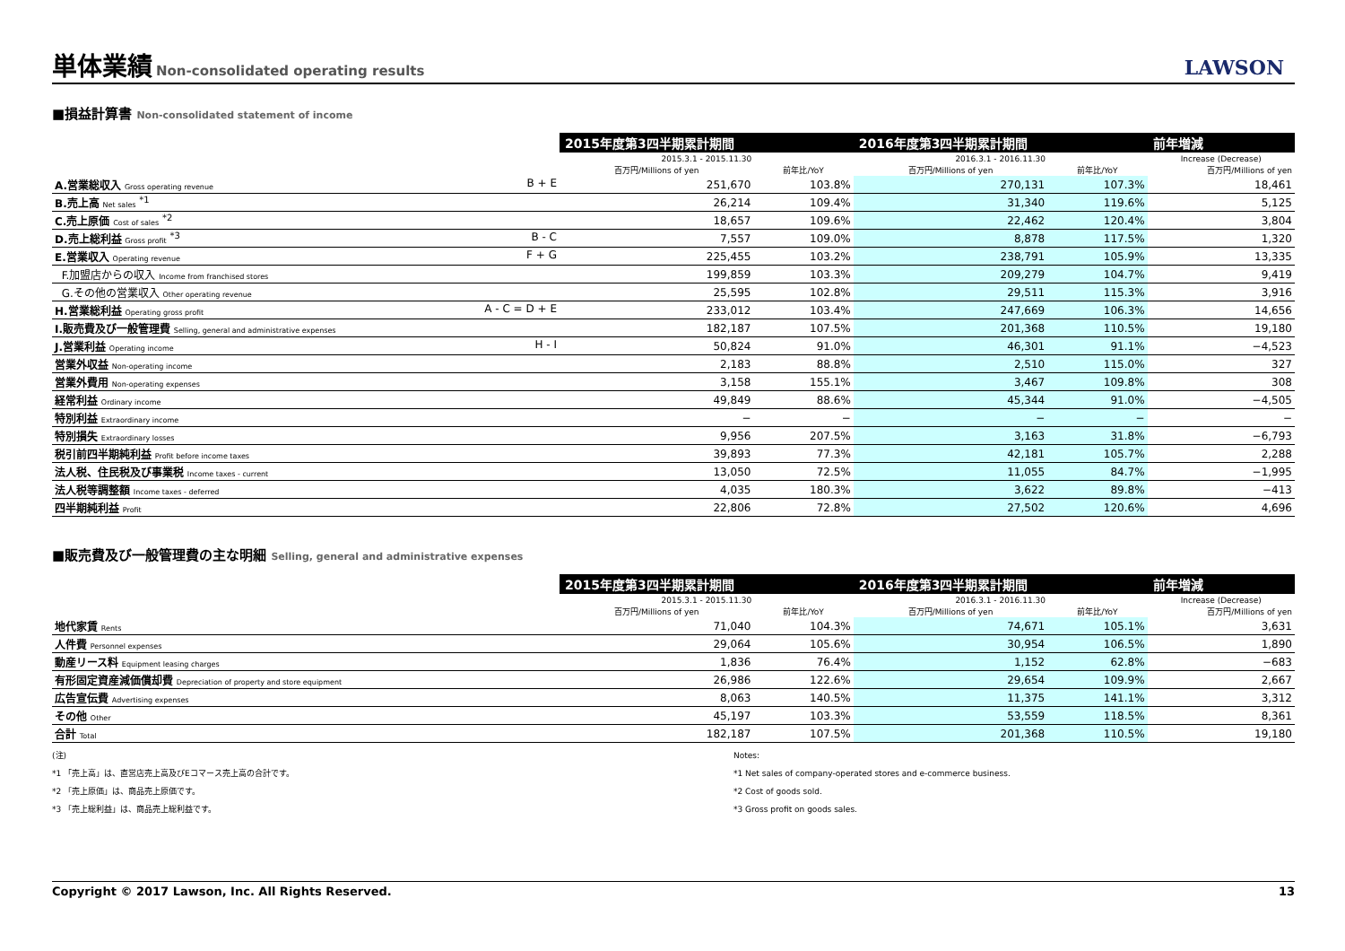単体業績 Non-consolidated operating results
LAWSON
■損益計算書 Non-consolidated statement of income
| | 2015年度第3四半期累計期間 | | 2016年度第3四半期累計期間 | | 前年増減 |
| | 2015.3.1 - 2015.11.30 | | 2016.3.1 - 2016.11.30 | | Increase (Decrease) |
| | 百万円/Millions of yen | 前年比/YoY | 百万円/Millions of yen | 前年比/YoY | 百万円/Millions of yen |
| A.営業総収入 Gross operating revenue B + E | 251,670 | 103.8% | 270,131 | 107.3% | 18,461 |
| B.売上高 Net sales <sup>*1</sup> | 26,214 | 109.4% | 31,340 | 119.6% | 5,125 |
| C.売上原価 Cost of sales <sup>*2</sup> | 18,657 | 109.6% | 22,462 | 120.4% | 3,804 |
| D.売上総利益 Gross profit <sup>*3</sup> B - C | 7,557 | 109.0% | 8,878 | 117.5% | 1,320 |
| E.営業収入 Operating revenue F + G | 225,455 | 103.2% | 238,791 | 105.9% | 13,335 |
| F.加盟店からの収入 Income from franchised stores | 199,859 | 103.3% | 209,279 | 104.7% | 9,419 |
| G.その他の営業収入 Other operating revenue | 25,595 | 102.8% | 29,511 | 115.3% | 3,916 |
| H.営業総利益 Operating gross profit A - C = D + E | 233,012 | 103.4% | 247,669 | 106.3% | 14,656 |
| I.販売費及び一般管理費 Selling, general and administrative expenses | 182,187 | 107.5% | 201,368 | 110.5% | 19,180 |
| J.営業利益 Operating income H - I | 50,824 | 91.0% | 46,301 | 91.1% | −4,523 |
| 営業外収益 Non-operating income | 2,183 | 88.8% | 2,510 | 115.0% | 327 |
| 営業外費用 Non-operating expenses | 3,158 | 155.1% | 3,467 | 109.8% | 308 |
| 経常利益 Ordinary income | 49,849 | 88.6% | 45,344 | 91.0% | −4,505 |
| 特別利益 Extraordinary income | − | − | − | − | − |
| 特別損失 Extraordinary losses | 9,956 | 207.5% | 3,163 | 31.8% | −6,793 |
| 税引前四半期純利益 Profit before income taxes | 39,893 | 77.3% | 42,181 | 105.7% | 2,288 |
| 法人税、住民税及び事業税 Income taxes - current | 13,050 | 72.5% | 11,055 | 84.7% | −1,995 |
| 法人税等調整額 Income taxes - deferred | 4,035 | 180.3% | 3,622 | 89.8% | −413 |
| 四半期純利益 Profit | 22,806 | 72.8% | 27,502 | 120.6% | 4,696 |
■販売費及び一般管理費の主な明細 Selling, general and administrative expenses
| | 2015年度第3四半期累計期間 | | 2016年度第3四半期累計期間 | | 前年増減 |
| | 2015.3.1 - 2015.11.30 | | 2016.3.1 - 2016.11.30 | | Increase (Decrease) |
| | 百万円/Millions of yen | 前年比/YoY | 百万円/Millions of yen | 前年比/YoY | 百万円/Millions of yen |
| 地代家賃 Rents | 71,040 | 104.3% | 74,671 | 105.1% | 3,631 |
| 人件費 Personnel expenses | 29,064 | 105.6% | 30,954 | 106.5% | 1,890 |
| 動産リース料 Equipment leasing charges | 1,836 | 76.4% | 1,152 | 62.8% | −683 |
| 有形固定資産減価償却費 Depreciation of property and store equipment | 26,986 | 122.6% | 29,654 | 109.9% | 2,667 |
| 広告宣伝費 Advertising expenses | 8,063 | 140.5% | 11,375 | 141.1% | 3,312 |
| その他 Other | 45,197 | 103.3% | 53,559 | 118.5% | 8,361 |
| 合計 Total | 182,187 | 107.5% | 201,368 | 110.5% | 19,180 |
(注)
*1 「売上高」は、直営店売上高及びEコマース売上高の合計です。
*2 「売上原価」は、商品売上原価です。
*3 「売上総利益」は、商品売上総利益です。
Notes:
*1 Net sales of company-operated stores and e-commerce business.
*2 Cost of goods sold.
*3 Gross profit on goods sales.
Copyright © 2017 Lawson, Inc. All Rights Reserved. 13